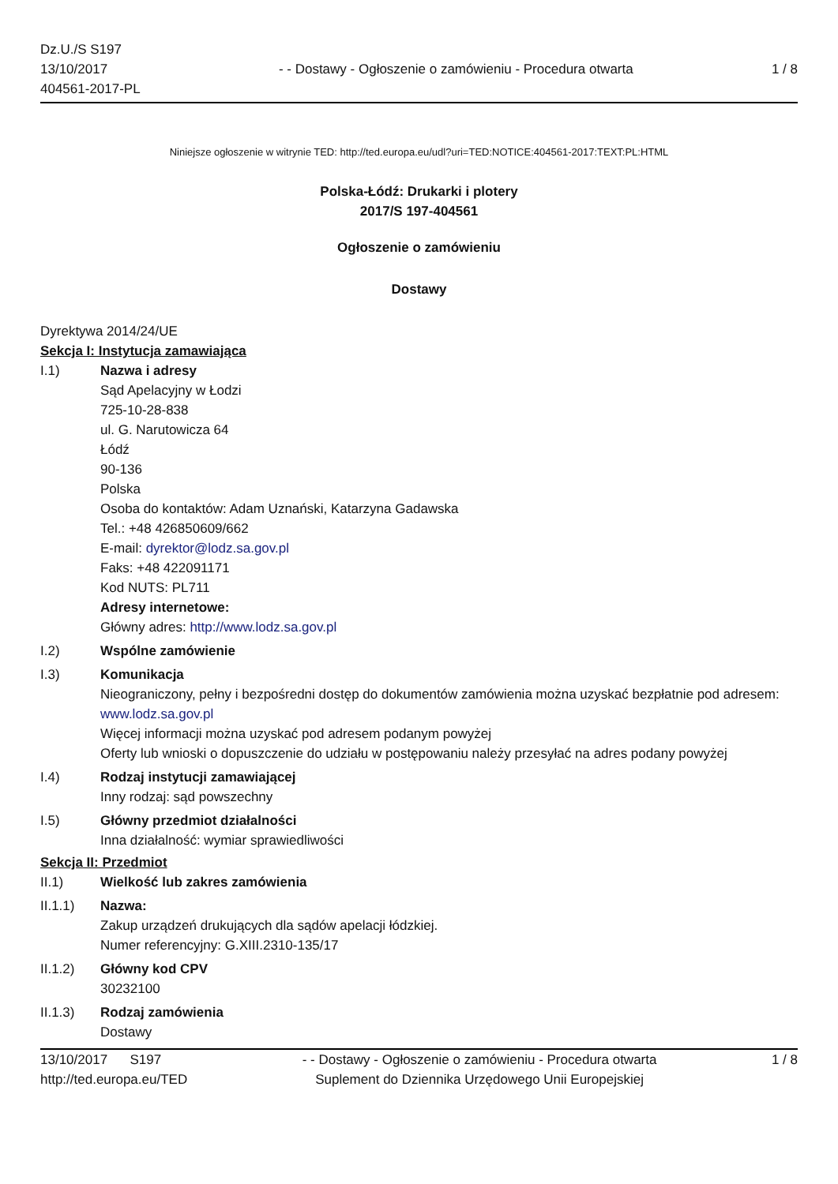Dz.U./S S197
13/10/2017
404561-2017-PL
- - Dostawy - Ogłoszenie o zamówieniu - Procedura otwarta
1 / 8
Niniejsze ogłoszenie w witrynie TED: http://ted.europa.eu/udl?uri=TED:NOTICE:404561-2017:TEXT:PL:HTML
Polska-Łódź: Drukarki i plotery
2017/S 197-404561
Ogłoszenie o zamówieniu
Dostawy
Dyrektywa 2014/24/UE
Sekcja I: Instytucja zamawiająca
I.1) Nazwa i adresy
Sąd Apelacyjny w Łodzi
725-10-28-838
ul. G. Narutowicza 64
Łódź
90-136
Polska
Osoba do kontaktów: Adam Uznański, Katarzyna Gadawska
Tel.: +48 426850609/662
E-mail: dyrektor@lodz.sa.gov.pl
Faks: +48 422091171
Kod NUTS: PL711
Adresy internetowe:
Główny adres: http://www.lodz.sa.gov.pl
I.2) Wspólne zamówienie
I.3) Komunikacja
Nieograniczony, pełny i bezpośredni dostęp do dokumentów zamówienia można uzyskać bezpłatnie pod adresem: www.lodz.sa.gov.pl
Więcej informacji można uzyskać pod adresem podanym powyżej
Oferty lub wnioski o dopuszczenie do udziału w postępowaniu należy przesyłać na adres podany powyżej
I.4) Rodzaj instytucji zamawiającej
Inny rodzaj: sąd powszechny
I.5) Główny przedmiot działalności
Inna działalność: wymiar sprawiedliwości
Sekcja II: Przedmiot
II.1) Wielkość lub zakres zamówienia
II.1.1) Nazwa:
Zakup urządzeń drukujących dla sądów apelacji łódzkiej.
Numer referencyjny: G.XIII.2310-135/17
II.1.2) Główny kod CPV
30232100
II.1.3) Rodzaj zamówienia
Dostawy
13/10/2017 S197
http://ted.europa.eu/TED
- - Dostawy - Ogłoszenie o zamówieniu - Procedura otwarta
Suplement do Dziennika Urzędowego Unii Europejskiej
1 / 8